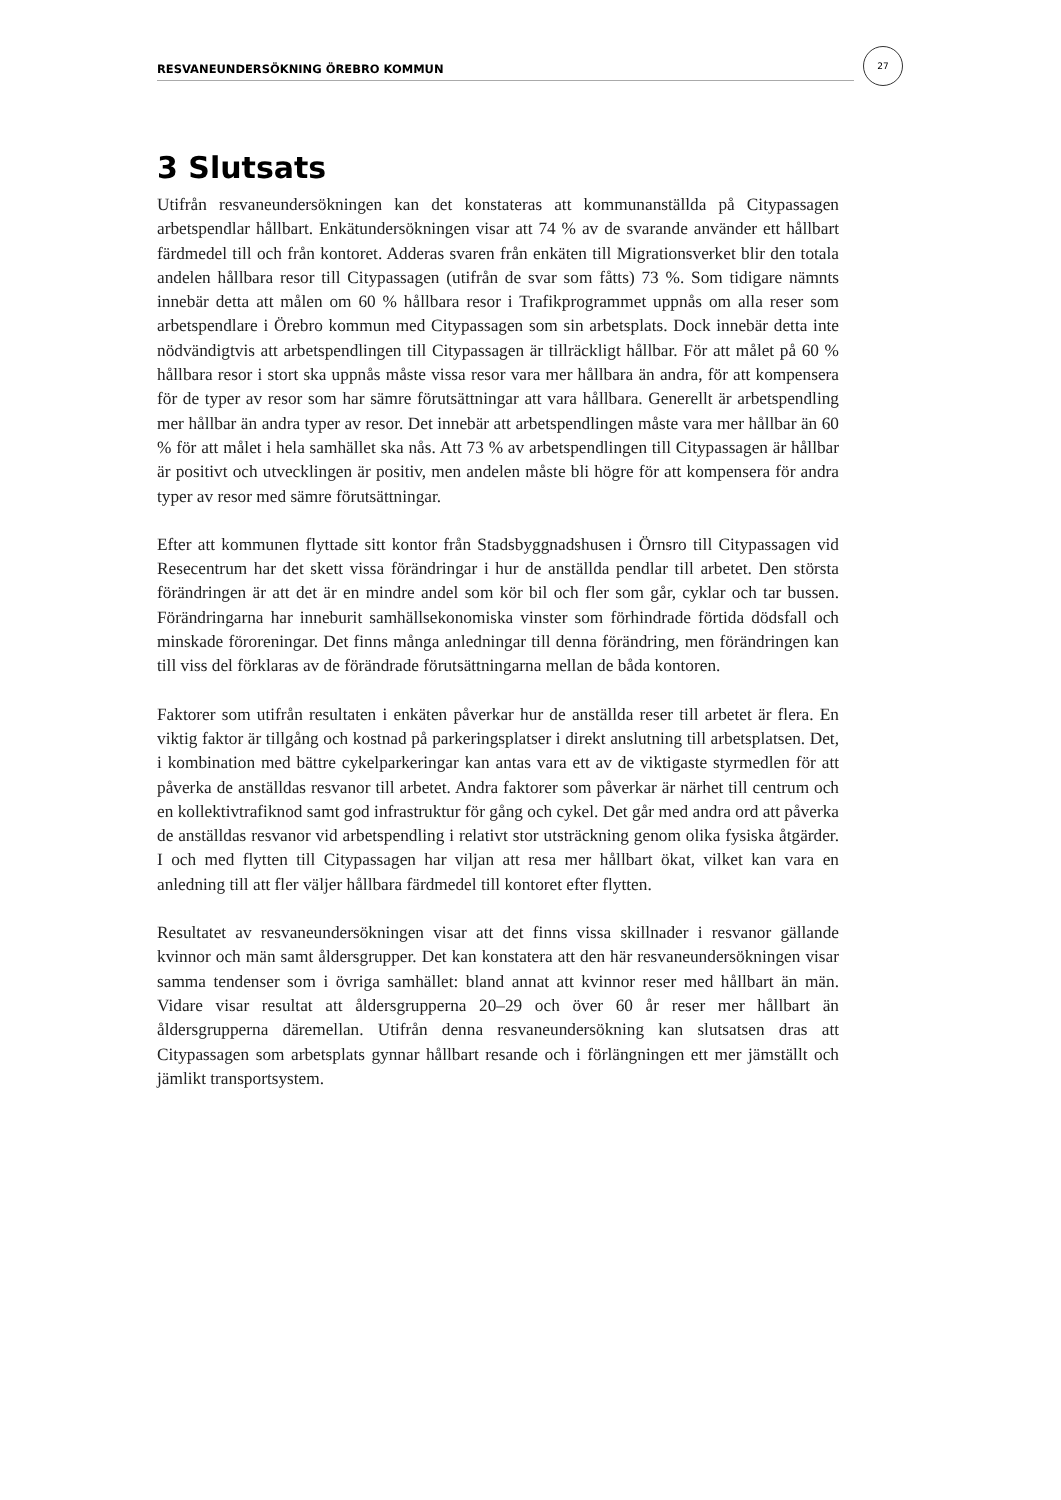RESVANEUNDERSÖKNING ÖREBRO KOMMUN
27
3 Slutsats
Utifrån resvaneundersökningen kan det konstateras att kommunanställda på Citypassagen arbetspendlar hållbart. Enkätundersökningen visar att 74 % av de svarande använder ett hållbart färdmedel till och från kontoret. Adderas svaren från enkäten till Migrationsverket blir den totala andelen hållbara resor till Citypassagen (utifrån de svar som fåtts) 73 %. Som tidigare nämnts innebär detta att målen om 60 % hållbara resor i Trafikprogrammet uppnås om alla reser som arbetspendlare i Örebro kommun med Citypassagen som sin arbetsplats. Dock innebär detta inte nödvändigtvis att arbetspendlingen till Citypassagen är tillräckligt hållbar. För att målet på 60 % hållbara resor i stort ska uppnås måste vissa resor vara mer hållbara än andra, för att kompensera för de typer av resor som har sämre förutsättningar att vara hållbara. Generellt är arbetspendling mer hållbar än andra typer av resor. Det innebär att arbetspendlingen måste vara mer hållbar än 60 % för att målet i hela samhället ska nås. Att 73 % av arbetspendlingen till Citypassagen är hållbar är positivt och utvecklingen är positiv, men andelen måste bli högre för att kompensera för andra typer av resor med sämre förutsättningar.
Efter att kommunen flyttade sitt kontor från Stadsbyggnadshusen i Örnsro till Citypassagen vid Resecentrum har det skett vissa förändringar i hur de anställda pendlar till arbetet. Den största förändringen är att det är en mindre andel som kör bil och fler som går, cyklar och tar bussen. Förändringarna har inneburit samhällsekonomiska vinster som förhindrade förtida dödsfall och minskade föroreningar. Det finns många anledningar till denna förändring, men förändringen kan till viss del förklaras av de förändrade förutsättningarna mellan de båda kontoren.
Faktorer som utifrån resultaten i enkäten påverkar hur de anställda reser till arbetet är flera. En viktig faktor är tillgång och kostnad på parkeringsplatser i direkt anslutning till arbetsplatsen. Det, i kombination med bättre cykelparkeringar kan antas vara ett av de viktigaste styrmedlen för att påverka de anställdas resvanor till arbetet. Andra faktorer som påverkar är närhet till centrum och en kollektivtrafiknod samt god infrastruktur för gång och cykel. Det går med andra ord att påverka de anställdas resvanor vid arbetspendling i relativt stor utsträckning genom olika fysiska åtgärder. I och med flytten till Citypassagen har viljan att resa mer hållbart ökat, vilket kan vara en anledning till att fler väljer hållbara färdmedel till kontoret efter flytten.
Resultatet av resvaneundersökningen visar att det finns vissa skillnader i resvanor gällande kvinnor och män samt åldersgrupper. Det kan konstatera att den här resvaneundersökningen visar samma tendenser som i övriga samhället: bland annat att kvinnor reser med hållbart än män. Vidare visar resultat att åldersgrupperna 20–29 och över 60 år reser mer hållbart än åldersgrupperna däremellan. Utifrån denna resvaneundersökning kan slutsatsen dras att Citypassagen som arbetsplats gynnar hållbart resande och i förlängningen ett mer jämställt och jämlikt transportsystem.